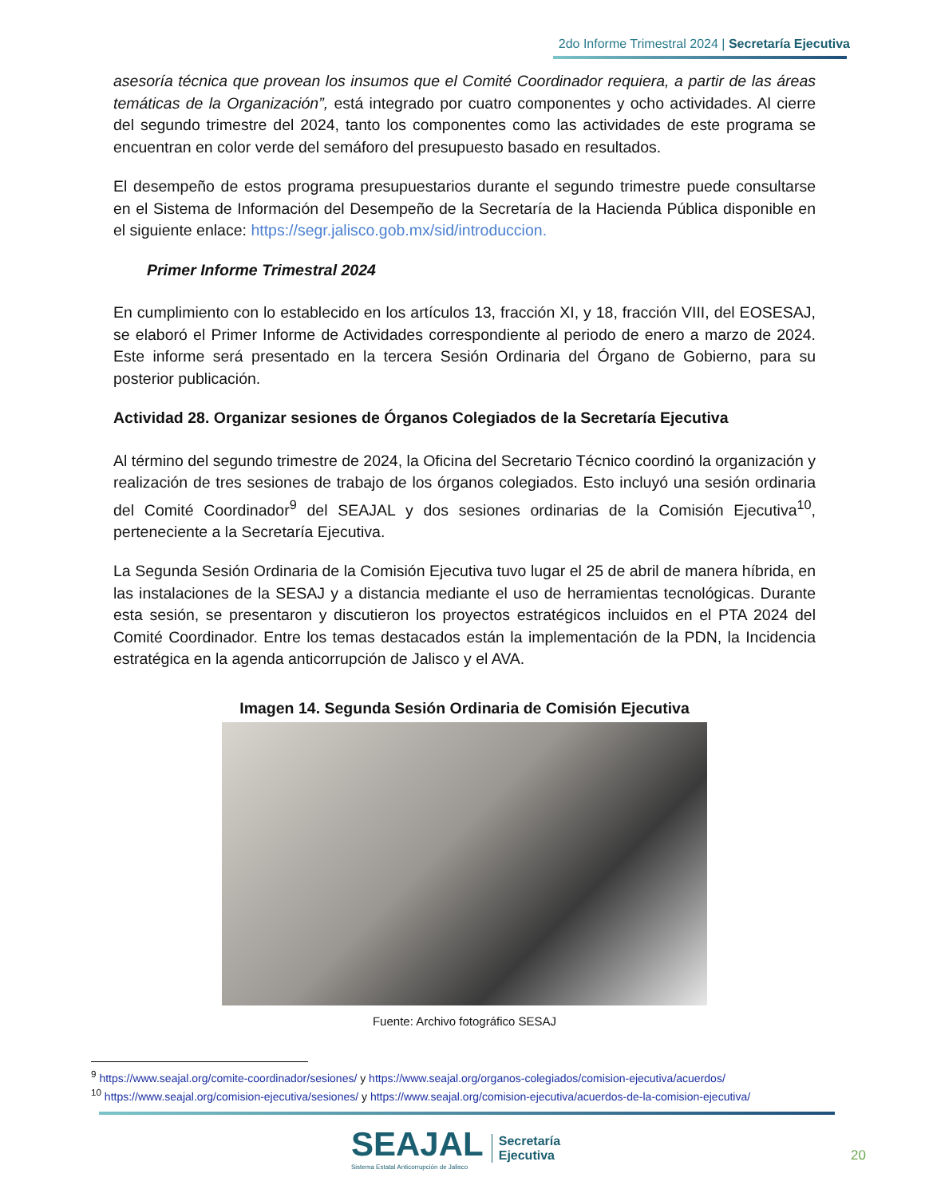2do Informe Trimestral 2024 | Secretaría Ejecutiva
asesoría técnica que provean los insumos que el Comité Coordinador requiera, a partir de las áreas temáticas de la Organización”, está integrado por cuatro componentes y ocho actividades. Al cierre del segundo trimestre del 2024, tanto los componentes como las actividades de este programa se encuentran en color verde del semáforo del presupuesto basado en resultados.
El desempeño de estos programa presupuestarios durante el segundo trimestre puede consultarse en el Sistema de Información del Desempeño de la Secretaría de la Hacienda Pública disponible en el siguiente enlace: https://segr.jalisco.gob.mx/sid/introduccion.
Primer Informe Trimestral 2024
En cumplimiento con lo establecido en los artículos 13, fracción XI, y 18, fracción VIII, del EOSESAJ, se elaboró el Primer Informe de Actividades correspondiente al periodo de enero a marzo de 2024. Este informe será presentado en la tercera Sesión Ordinaria del Órgano de Gobierno, para su posterior publicación.
Actividad 28. Organizar sesiones de Órganos Colegiados de la Secretaría Ejecutiva
Al término del segundo trimestre de 2024, la Oficina del Secretario Técnico coordinó la organización y realización de tres sesiones de trabajo de los órganos colegiados. Esto incluyó una sesión ordinaria del Comité Coordinador<sup>9</sup> del SEAJAL y dos sesiones ordinarias de la Comisión Ejecutiva<sup>10</sup>, perteneciente a la Secretaría Ejecutiva.
La Segunda Sesión Ordinaria de la Comisión Ejecutiva tuvo lugar el 25 de abril de manera híbrida, en las instalaciones de la SESAJ y a distancia mediante el uso de herramientas tecnológicas. Durante esta sesión, se presentaron y discutieron los proyectos estratégicos incluidos en el PTA 2024 del Comité Coordinador. Entre los temas destacados están la implementación de la PDN, la Incidencia estratégica en la agenda anticorrupción de Jalisco y el AVA.
Imagen 14. Segunda Sesión Ordinaria de Comisión Ejecutiva
Fuente: Archivo fotográfico SESAJ
<sup>9</sup> https://www.seajal.org/comite-coordinador/sesiones/ y https://www.seajal.org/organos-colegiados/comision-ejecutiva/acuerdos/
<sup>10</sup> https://www.seajal.org/comision-ejecutiva/sesiones/ y https://www.seajal.org/comision-ejecutiva/acuerdos-de-la-comision-ejecutiva/
SEAJAL
Sistema Estatal Anticorrupción de Jalisco
Secretaría
Ejecutiva
20